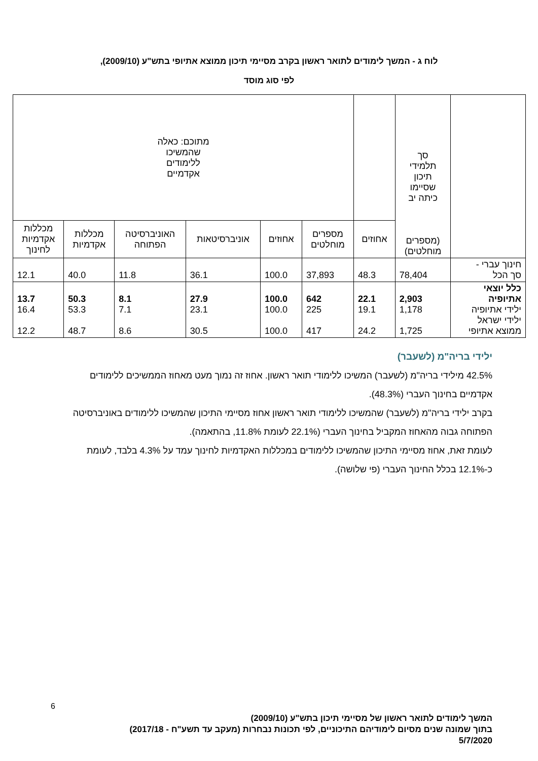לוח ג - המשך לימודים לתואר ראשון בקרב מסיימי תיכון ממוצא אתיופי בתש"ע (2009/10),
לפי סוג מוסד
| | סך תלמידי תיכון שסיימו כיתה יב (מספרים מוחלטים) | | מתוכם: כאלה שהמשיכו ללימודים אקדמיים | | | | | |
| --- | --- | --- | --- | --- | --- | --- | --- | --- |
| | | אחוזים | מספרים מוחלטים | אחוזים | אוניברסיטאות | האוניברסיטה הפתוחה | מכללות אקדמיות | מכללות אקדמיות לחינוך |
| חינוך עברי - סך הכל | 78,404 | 48.3 | 37,893 | 100.0 | 36.1 | 11.8 | 40.0 | 12.1 |
| כלל יוצאי אתיופיה ילידי אתיופיה ילידי ישראל ממוצא אתיופי | 2,903 1,178 1,725 | 22.1 19.1 24.2 | 642 225 417 | 100.0 100.0 100.0 | 27.9 23.1 30.5 | 8.1 7.1 8.6 | 50.3 53.3 48.7 | 13.7 16.4 12.2 |
ילידי בריה"מ (לשעבר)
42.5% מילידי בריה"מ (לשעבר) המשיכו ללימודי תואר ראשון. אחוז זה נמוך מעט מאחוז הממשיכים ללימודים אקדמיים בחינוך העברי (48.3%).
בקרב ילידי בריה"מ (לשעבר) שהמשיכו ללימודי תואר ראשון אחוז מסיימי התיכון שהמשיכו ללימודים באוניברסיטה הפתוחה גבוה מהאחוז המקביל בחינוך העברי (22.1% לעומת 11.8%, בהתאמה).
לעומת זאת, אחוז מסיימי התיכון שהמשיכו ללימודים במכללות האקדמיות לחינוך עמד על 4.3% בלבד, לעומת כ-12.1% בכלל החינוך העברי (פי שלושה).
6
המשך לימודים לתואר ראשון של מסיימי תיכון בתש"ע (2009/10)
בתוך שמונה שנים מסיום לימודיהם התיכוניים, לפי תכונות נבחרות (מעקב עד תשע"ח - 2017/18)
5/7/2020